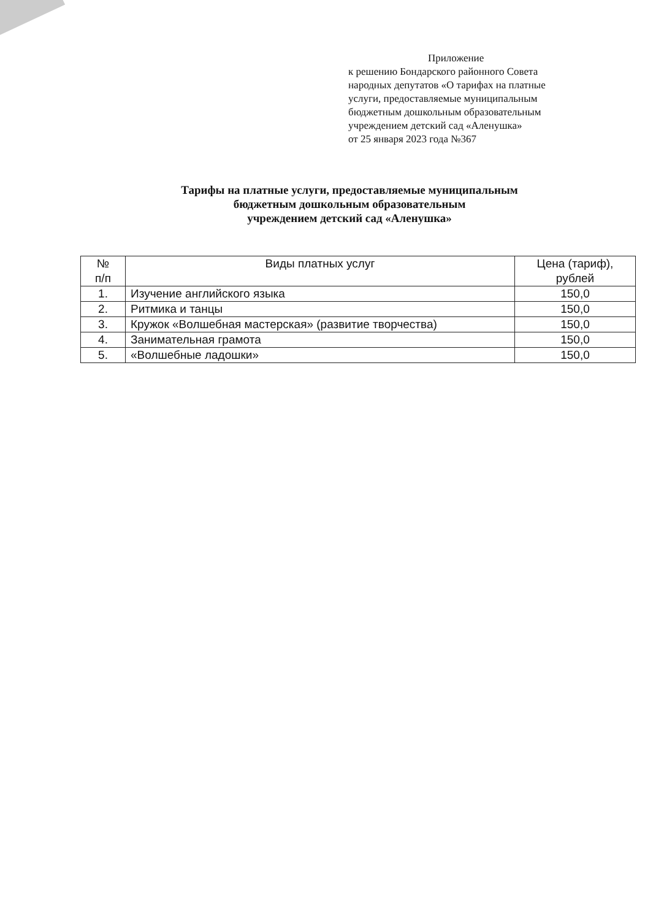Приложение
к решению Бондарского районного Совета
народных депутатов «О тарифах на платные
услуги, предоставляемые муниципальным
бюджетным дошкольным образовательным
учреждением детский сад «Аленушка»
от 25 января 2023 года №367
Тарифы на платные услуги, предоставляемые муниципальным
бюджетным дошкольным образовательным
учреждением детский сад «Аленушка»
| № п/п | Виды платных услуг | Цена (тариф), рублей |
| --- | --- | --- |
| 1. | Изучение английского языка | 150,0 |
| 2. | Ритмика и танцы | 150,0 |
| 3. | Кружок «Волшебная мастерская» (развитие творчества) | 150,0 |
| 4. | Занимательная грамота | 150,0 |
| 5. | «Волшебные ладошки» | 150,0 |